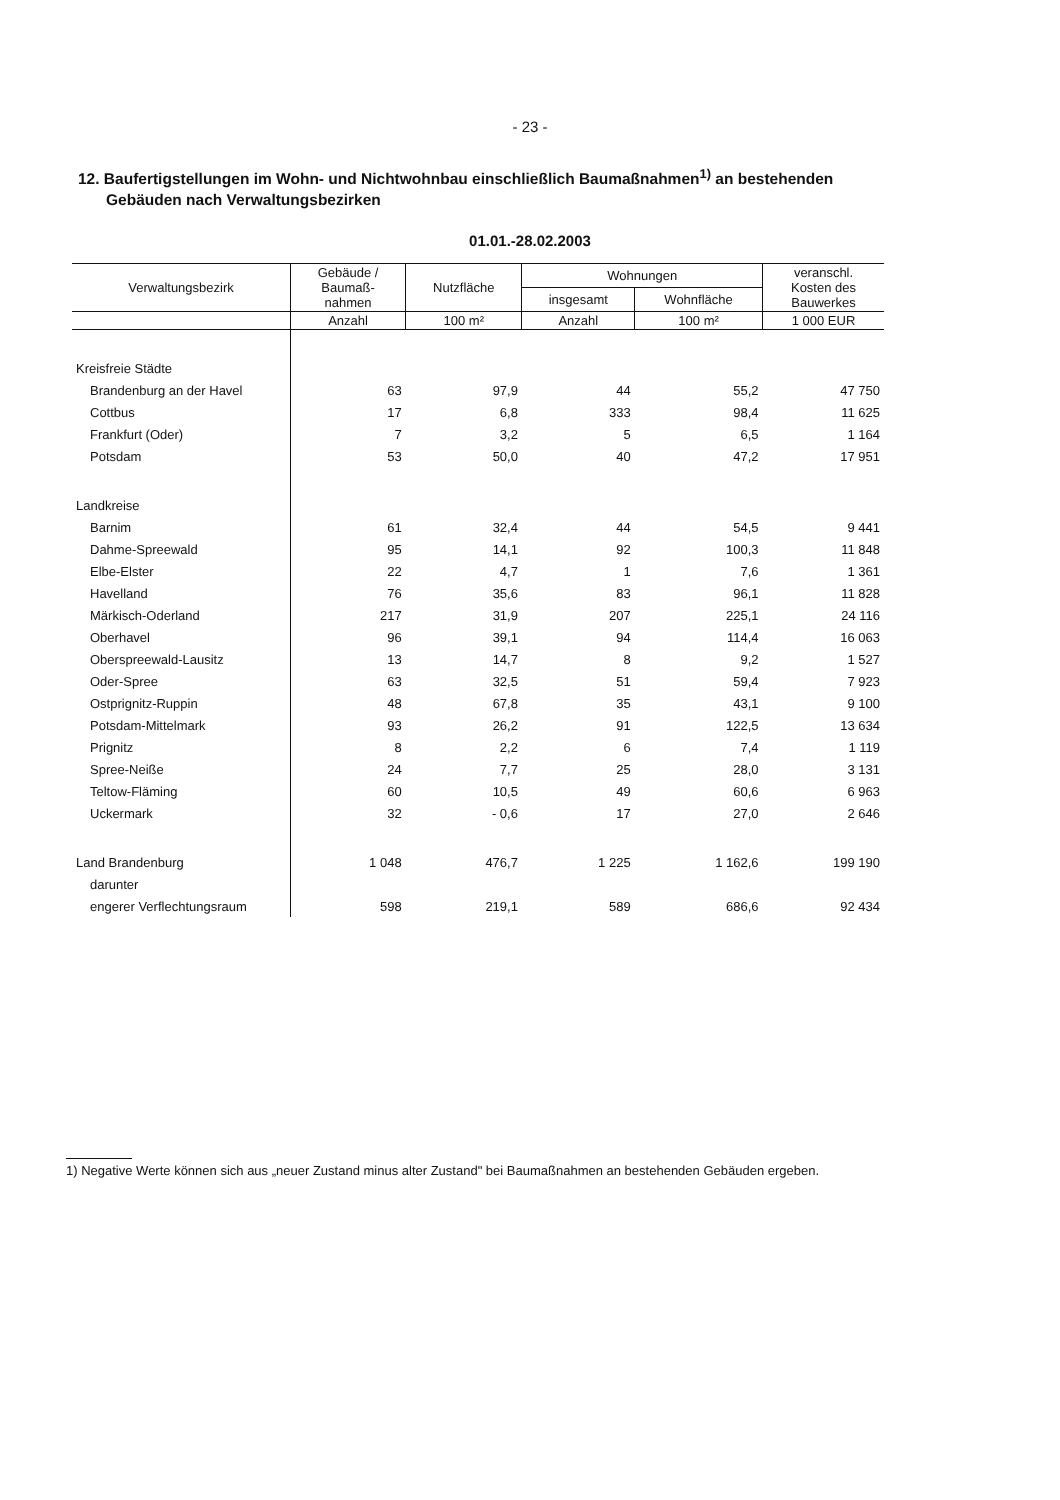- 23 -
12. Baufertigstellungen im Wohn- und Nichtwohnbau einschließlich Baumaßnahmen<sup>1)</sup> an bestehenden
Gebäuden nach Verwaltungsbezirken
01.01.-28.02.2003
| Verwaltungsbezirk | Gebäude / Baumaß- nahmen | Nutzfläche | Wohnungen | | veranschl. Kosten des Bauwerkes |
| --- | --- | --- | --- | --- | --- |
| | | | insgesamt | Wohnfläche | |
| | Anzahl | 100 m² | Anzahl | 100 m² | 1 000 EUR |
| Kreisfreie Städte | | | | | |
| Brandenburg an der Havel | 63 | 97,9 | 44 | 55,2 | 47 750 |
| Cottbus | 17 | 6,8 | 333 | 98,4 | 11 625 |
| Frankfurt (Oder) | 7 | 3,2 | 5 | 6,5 | 1 164 |
| Potsdam | 53 | 50,0 | 40 | 47,2 | 17 951 |
| Landkreise | | | | | |
| Barnim | 61 | 32,4 | 44 | 54,5 | 9 441 |
| Dahme-Spreewald | 95 | 14,1 | 92 | 100,3 | 11 848 |
| Elbe-Elster | 22 | 4,7 | 1 | 7,6 | 1 361 |
| Havelland | 76 | 35,6 | 83 | 96,1 | 11 828 |
| Märkisch-Oderland | 217 | 31,9 | 207 | 225,1 | 24 116 |
| Oberhavel | 96 | 39,1 | 94 | 114,4 | 16 063 |
| Oberspreewald-Lausitz | 13 | 14,7 | 8 | 9,2 | 1 527 |
| Oder-Spree | 63 | 32,5 | 51 | 59,4 | 7 923 |
| Ostprignitz-Ruppin | 48 | 67,8 | 35 | 43,1 | 9 100 |
| Potsdam-Mittelmark | 93 | 26,2 | 91 | 122,5 | 13 634 |
| Prignitz | 8 | 2,2 | 6 | 7,4 | 1 119 |
| Spree-Neiße | 24 | 7,7 | 25 | 28,0 | 3 131 |
| Teltow-Fläming | 60 | 10,5 | 49 | 60,6 | 6 963 |
| Uckermark | 32 | - 0,6 | 17 | 27,0 | 2 646 |
| Land Brandenburg | 1 048 | 476,7 | 1 225 | 1 162,6 | 199 190 |
| darunter | | | | | |
| engerer Verflechtungsraum | 598 | 219,1 | 589 | 686,6 | 92 434 |
1) Negative Werte können sich aus „neuer Zustand minus alter Zustand" bei Baumaßnahmen an bestehenden Gebäuden ergeben.